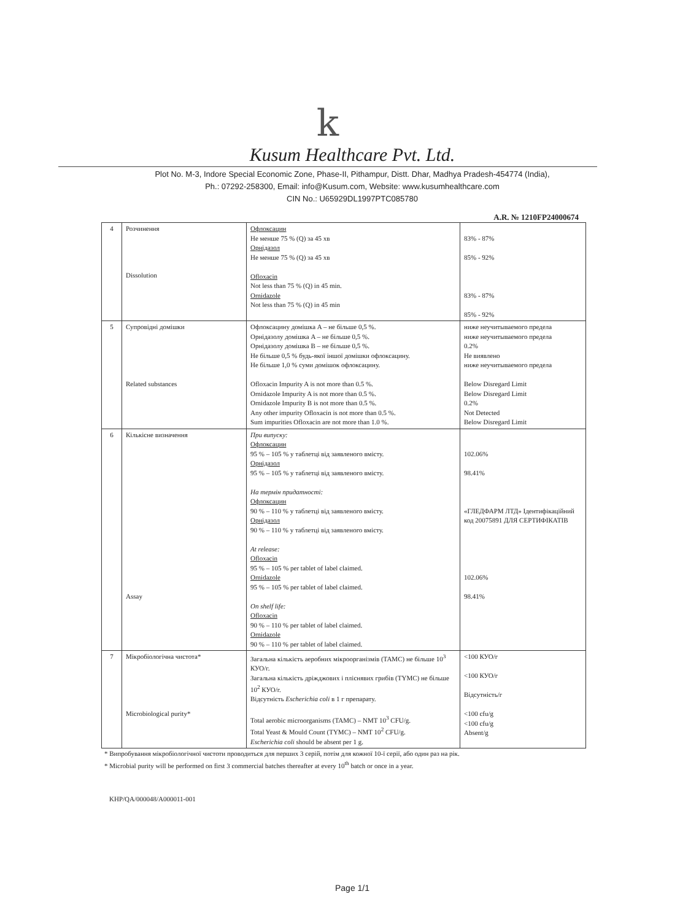k
Kusum Healthcare Pvt. Ltd.
Plot No. M-3, Indore Special Economic Zone, Phase-II, Pithampur, Distt. Dhar, Madhya Pradesh-454774 (India),
Ph.: 07292-258300, Email: info@Kusum.com, Website: www.kusumhealthcare.com
CIN No.: U65929DL1997PTC085780
A.R. № 1210FP24000674
| 4 | Розчинення Dissolution | Офлоксацин Не менше 75 % (Q) за 45 хв Орнідазол Не менше 75 % (Q) за 45 хв Ofloxacin Not less than 75 % (Q) in 45 min. Ornidazole Not less than 75 % (Q) in 45 min | 83% - 87% 85% - 92% 83% - 87% 85% - 92% |
| 5 | Супровідні домішки Related substances | Офлоксацину домішка A – не більше 0,5 %. Орнідазолу домішка A – не більше 0,5 %. Орнідазолу домішка B – не більше 0,5 %. Не більше 0,5 % будь-якої іншої домішки офлоксацину. Не більше 1,0 % суми домішок офлоксацину. Ofloxacin Impurity A is not more than 0.5 %. Ornidazole Impurity A is not more than 0.5 %. Ornidazole Impurity B is not more than 0.5 %. Any other impurity Ofloxacin is not more than 0.5 %. Sum impurities Ofloxacin are not more than 1.0 %. | ниже неучитываемого предела ниже неучитываемого предела 0.2% Не виявлено ниже неучитываемого предела Below Disregard Limit Below Disregard Limit 0.2% Not Detected Below Disregard Limit |
| 6 | Кількісне визначення Assay | При випуску: Офлоксацин 95 % – 105 % у таблетці від заявленого вмісту. Орнідазол 95 % – 105 % у таблетці від заявленого вмісту. На термін придатності: Офлоксацин 90 % – 110 % у таблетці від заявленого вмісту. Орнідазол 90 % – 110 % у таблетці від заявленого вмісту. At release: Ofloxacin 95 % – 105 % per tablet of label claimed. Ornidazole 95 % – 105 % per tablet of label claimed. On shelf life: Ofloxacin 90 % – 110 % per tablet of label claimed. Ornidazole 90 % – 110 % per tablet of label claimed. | 102.06% 98.41% «ГЛЕДФАРМ ЛТД» Ідентифікаційний код 20075891 ДЛЯ СЕРТИФІКАТІВ 102.06% 98.41% |
| 7 | Мікробіологічна чистота* Microbiological purity* | Загальна кількість аеробних мікроорганізмів (TAMC) не більше 10<sup>3</sup> КУО/г. Загальна кількість дріжджових і пліснявих грибів (TYMC) не більше 10<sup>2</sup> КУО/г. Відсутність Escherichia coli в 1 г препарату. Total aerobic microorganisms (TAMC) – NMT 10<sup>3</sup> CFU/g. Total Yeast & Mould Count (TYMC) – NMT 10<sup>2</sup> CFU/g. Escherichia coli should be absent per 1 g. | <100 КУО/г <100 КУО/г Відсутність/г <100 cfu/g <100 cfu/g Absent/g |
* Випробування мікробіологічної чистоти проводиться для перших 3 серій, потім для кожної 10-ї серії, або один раз на рік.
* Microbial purity will be performed on first 3 commercial batches thereafter at every 10<sup>th</sup> batch or once in a year.
KHP/QA/000048/A000011-001
Page 1/1